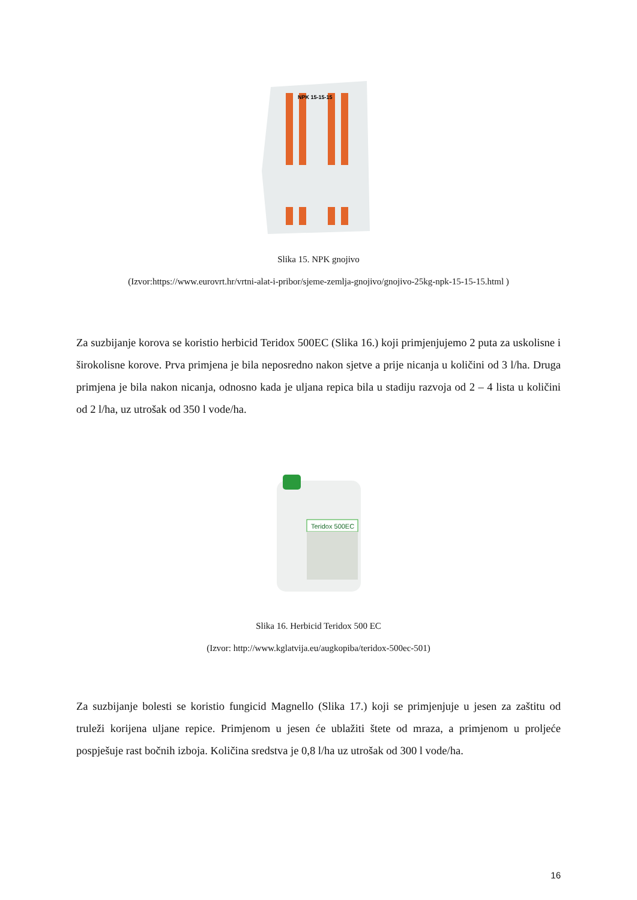NPK 15-15-15
Slika 15. NPK gnojivo
(Izvor:https://www.eurovrt.hr/vrtni-alat-i-pribor/sjeme-zemlja-gnojivo/gnojivo-25kg-npk-15-15-15.html )
Za suzbijanje korova se koristio herbicid Teridox 500EC (Slika 16.) koji primjenjujemo 2 puta za uskolisne i širokolisne korove. Prva primjena je bila neposredno nakon sjetve a prije nicanja u količini od 3 l/ha. Druga primjena je bila nakon nicanja, odnosno kada je uljana repica bila u stadiju razvoja od 2 – 4 lista u količini od 2 l/ha, uz utrošak od 350 l vode/ha.
Teridox 500EC
Slika 16. Herbicid Teridox 500 EC
(Izvor: http://www.kglatvija.eu/augkopiba/teridox-500ec-501)
Za suzbijanje bolesti se koristio fungicid Magnello (Slika 17.) koji se primjenjuje u jesen za zaštitu od truleži korijena uljane repice. Primjenom u jesen će ublažiti štete od mraza, a primjenom u proljeće pospješuje rast bočnih izboja. Količina sredstva je 0,8 l/ha uz utrošak od 300 l vode/ha.
16